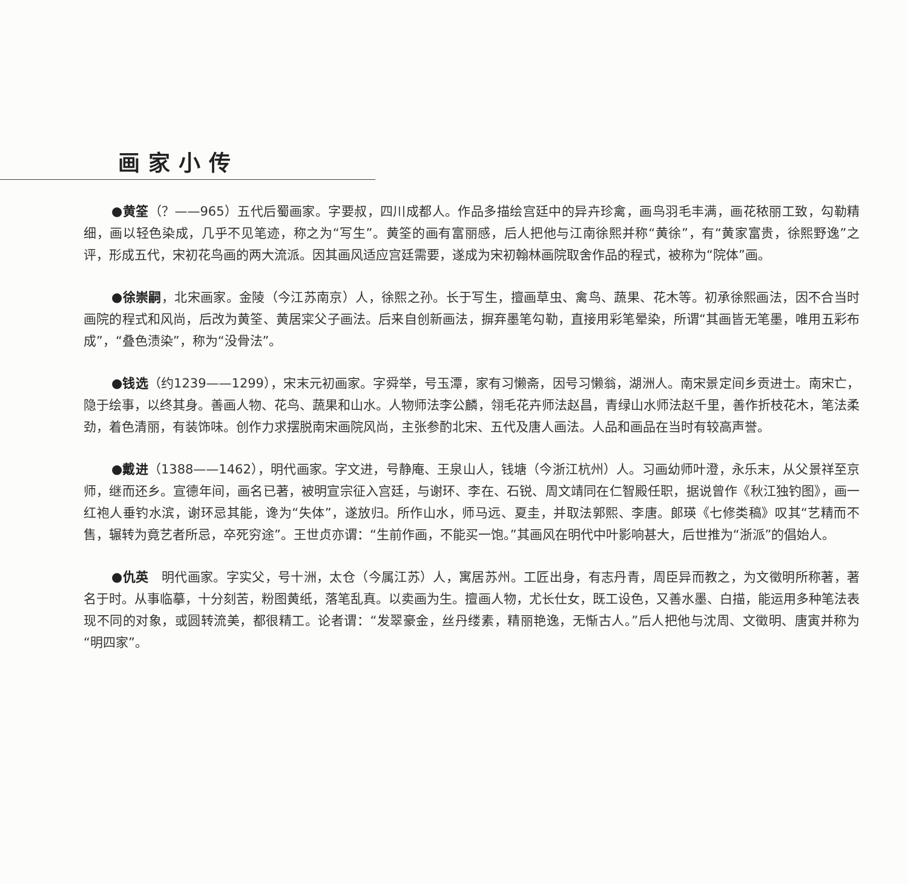画家小传
●黄筌（？——965）五代后蜀画家。字要叔，四川成都人。作品多描绘宫廷中的异卉珍禽，画鸟羽毛丰满，画花秾丽工致，勾勒精细，画以轻色染成，几乎不见笔迹，称之为“写生”。黄筌的画有富丽感，后人把他与江南徐熙并称“黄徐”，有“黄家富贵，徐熙野逸”之评，形成五代，宋初花鸟画的两大流派。因其画风适应宫廷需要，遂成为宋初翰林画院取舍作品的程式，被称为“院体”画。
●徐崇嗣，北宋画家。金陵（今江苏南京）人，徐熙之孙。长于写生，擅画草虫、禽鸟、蔬果、花木等。初承徐熙画法，因不合当时画院的程式和风尚，后改为黄筌、黄居寀父子画法。后来自创新画法，摒弃墨笔勾勒，直接用彩笔晕染，所谓“其画皆无笔墨，唯用五彩布成”，“叠色渍染”，称为“没骨法”。
●钱选（约1239——1299），宋末元初画家。字舜举，号玉潭，家有习懒斋，因号习懒翁，湖洲人。南宋景定间乡贡进士。南宋亡，隐于绘事，以终其身。善画人物、花鸟、蔬果和山水。人物师法李公麟，翎毛花卉师法赵昌，青绿山水师法赵千里，善作折枝花木，笔法柔劲，着色清丽，有装饰味。创作力求摆脱南宋画院风尚，主张参酌北宋、五代及唐人画法。人品和画品在当时有较高声誉。
●戴进（1388——1462），明代画家。字文进，号静庵、王泉山人，钱塘（今浙江杭州）人。习画幼师叶澄，永乐末，从父景祥至京师，继而还乡。宣德年间，画名已著，被明宣宗征入宫廷，与谢环、李在、石锐、周文靖同在仁智殿任职，据说曾作《秋江独钓图》，画一红袍人垂钓水滨，谢环忌其能，谗为“失体”，遂放归。所作山水，师马远、夏圭，并取法郭熙、李唐。郎瑛《七修类稿》叹其“艺精而不售，辗转为竟艺者所忌，卒死穷途”。王世贞亦谓：“生前作画，不能买一饱。”其画风在明代中叶影响甚大，后世推为“浙派”的倡始人。
●仇英　明代画家。字实父，号十洲，太仓（今属江苏）人，寓居苏州。工匠出身，有志丹青，周臣异而教之，为文徵明所称著，著名于时。从事临摹，十分刻苦，粉图黄纸，落笔乱真。以卖画为生。擅画人物，尤长仕女，既工设色，又善水墨、白描，能运用多种笔法表现不同的对象，或圆转流美，都很精工。论者谓：“发翠豪金，丝丹缕素，精丽艳逸，无惭古人。”后人把他与沈周、文徵明、唐寅并称为“明四家”。